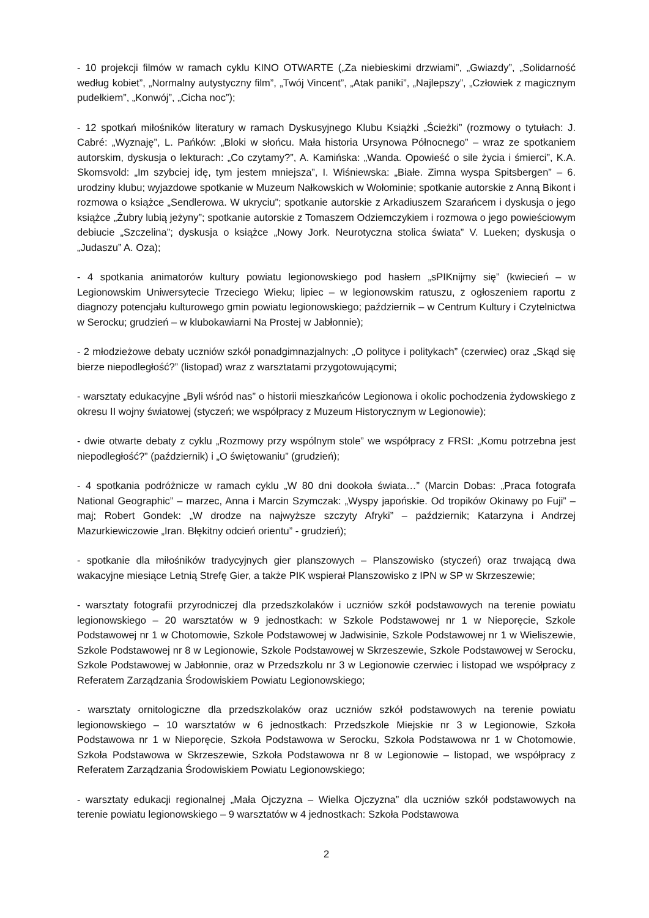- 10 projekcji filmów w ramach cyklu KINO OTWARTE („Za niebieskimi drzwiami”, „Gwiazdy”, „Solidarność według kobiet”, „Normalny autystyczny film”, „Twój Vincent”, „Atak paniki”, „Najlepszy”, „Człowiek z magicznym pudełkiem”, „Konwój”, „Cicha noc”);
- 12 spotkań miłośników literatury w ramach Dyskusyjnego Klubu Książki „Ścieżki” (rozmowy o tytułach: J. Cabré: „Wyznaję”, L. Pańków: „Bloki w słońcu. Mała historia Ursynowa Północnego” – wraz ze spotkaniem autorskim, dyskusja o lekturach: „Co czytamy?”, A. Kamińska: „Wanda. Opowieść o sile życia i śmierci”, K.A. Skomsvold: „Im szybciej idę, tym jestem mniejsza”, I. Wiśniewska: „Białe. Zimna wyspa Spitsbergen” – 6. urodziny klubu; wyjazdowe spotkanie w Muzeum Nałkowskich w Wołominie; spotkanie autorskie z Anną Bikont i rozmowa o książce „Sendlerowa. W ukryciu”; spotkanie autorskie z Arkadiuszem Szarańcem i dyskusja o jego książce „Żubry lubią jeżyny”; spotkanie autorskie z Tomaszem Odziemczykiem i rozmowa o jego powieściowym debiucie „Szczelina”; dyskusja o książce „Nowy Jork. Neurotyczna stolica świata” V. Lueken; dyskusja o „Judaszu” A. Oza);
- 4 spotkania animatorów kultury powiatu legionowskiego pod hasłem „sPIKnijmy się” (kwiecień – w Legionowskim Uniwersytecie Trzeciego Wieku; lipiec – w legionowskim ratuszu, z ogłoszeniem raportu z diagnozy potencjału kulturowego gmin powiatu legionowskiego; październik – w Centrum Kultury i Czytelnictwa w Serocku; grudzień – w klubokawiarni Na Prostej w Jabłonnie);
- 2 młodzieżowe debaty uczniów szkół ponadgimnazjalnych: „O polityce i politykach” (czerwiec) oraz „Skąd się bierze niepodległość?” (listopad) wraz z warsztatami przygotowującymi;
- warsztaty edukacyjne „Byli wśród nas” o historii mieszkańców Legionowa i okolic pochodzenia żydowskiego z okresu II wojny światowej (styczeń; we współpracy z Muzeum Historycznym w Legionowie);
- dwie otwarte debaty z cyklu „Rozmowy przy wspólnym stole” we współpracy z FRSI: „Komu potrzebna jest niepodległość?” (październik) i „O świętowaniu” (grudzień);
- 4 spotkania podróżnicze w ramach cyklu „W 80 dni dookoła świata…” (Marcin Dobas: „Praca fotografa National Geographic” – marzec, Anna i Marcin Szymczak: „Wyspy japońskie. Od tropików Okinawy po Fuji” – maj; Robert Gondek: „W drodze na najwyższe szczyty Afryki” – październik; Katarzyna i Andrzej Mazurkiewiczowie „Iran. Błękitny odcień orientu” - grudzień);
- spotkanie dla miłośników tradycyjnych gier planszowych – Planszowisko (styczeń) oraz trwającą dwa wakacyjne miesiące Letnią Strefę Gier, a także PIK wspierał Planszowisko z IPN w SP w Skrzeszewie;
- warsztaty fotografii przyrodniczej dla przedszkolaków i uczniów szkół podstawowych na terenie powiatu legionowskiego – 20 warsztatów w 9 jednostkach: w Szkole Podstawowej nr 1 w Nieporęcie, Szkole Podstawowej nr 1 w Chotomowie, Szkole Podstawowej w Jadwisinie, Szkole Podstawowej nr 1 w Wieliszewie, Szkole Podstawowej nr 8 w Legionowie, Szkole Podstawowej w Skrzeszewie, Szkole Podstawowej w Serocku, Szkole Podstawowej w Jabłonnie, oraz w Przedszkolu nr 3 w Legionowie czerwiec i listopad we współpracy z Referatem Zarządzania Środowiskiem Powiatu Legionowskiego;
- warsztaty ornitologiczne dla przedszkolaków oraz uczniów szkół podstawowych na terenie powiatu legionowskiego – 10 warsztatów w 6 jednostkach: Przedszkole Miejskie nr 3 w Legionowie, Szkoła Podstawowa nr 1 w Nieporęcie, Szkoła Podstawowa w Serocku, Szkoła Podstawowa nr 1 w Chotomowie, Szkoła Podstawowa w Skrzeszewie, Szkoła Podstawowa nr 8 w Legionowie – listopad, we współpracy z Referatem Zarządzania Środowiskiem Powiatu Legionowskiego;
- warsztaty edukacji regionalnej „Mała Ojczyzna – Wielka Ojczyzna” dla uczniów szkół podstawowych na terenie powiatu legionowskiego – 9 warsztatów w 4 jednostkach: Szkoła Podstawowa
2